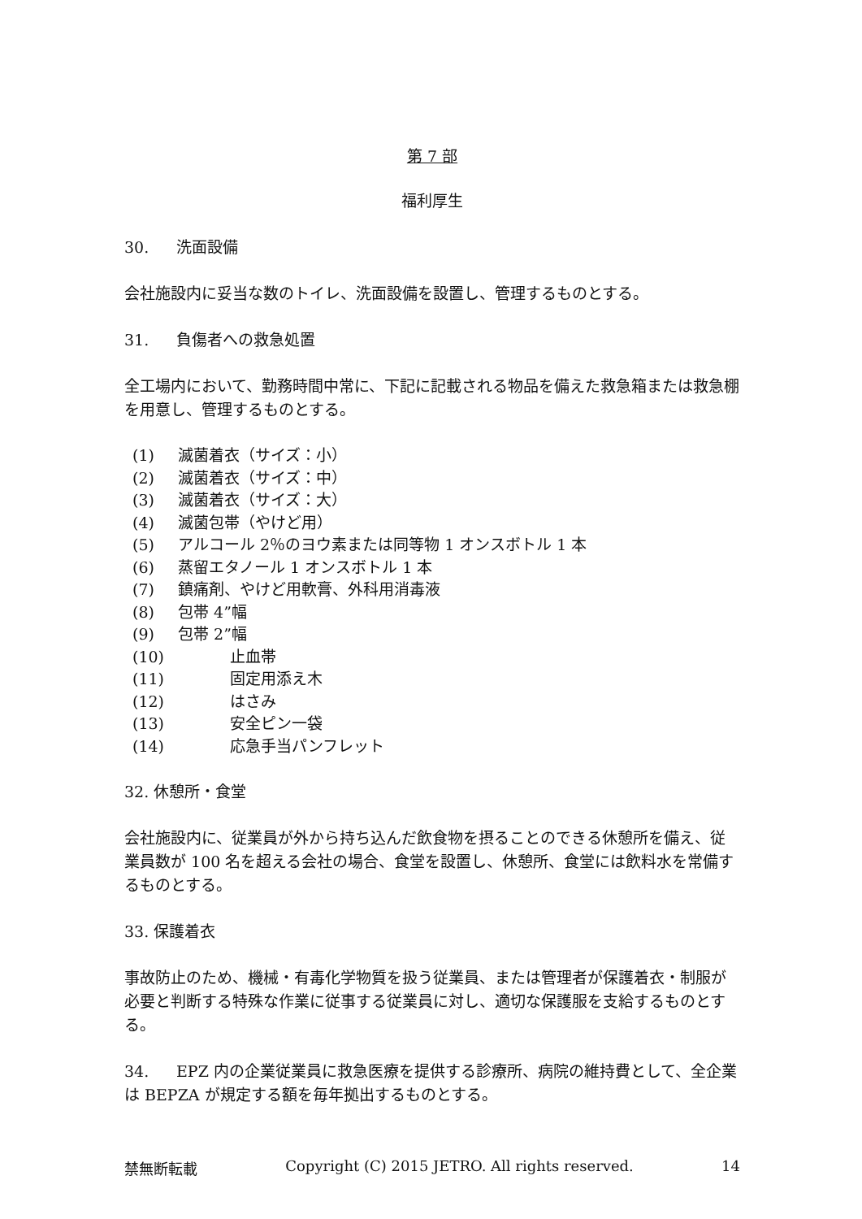第 7 部
福利厚生
30. 洗面設備
会社施設内に妥当な数のトイレ、洗面設備を設置し、管理するものとする。
31. 負傷者への救急処置
全工場内において、勤務時間中常に、下記に記載される物品を備えた救急箱または救急棚を用意し、管理するものとする。
(1) 滅菌着衣（サイズ：小）
(2) 滅菌着衣（サイズ：中）
(3) 滅菌着衣（サイズ：大）
(4) 滅菌包帯（やけど用）
(5) アルコール 2％のヨウ素または同等物 1 オンスボトル 1 本
(6) 蒸留エタノール 1 オンスボトル 1 本
(7) 鎮痛剤、やけど用軟膏、外科用消毒液
(8) 包帯 4”幅
(9) 包帯 2”幅
(10) 止血帯
(11) 固定用添え木
(12) はさみ
(13) 安全ピン一袋
(14) 応急手当パンフレット
32. 休憩所・食堂
会社施設内に、従業員が外から持ち込んだ飲食物を摂ることのできる休憩所を備え、従業員数が 100 名を超える会社の場合、食堂を設置し、休憩所、食堂には飲料水を常備するものとする。
33. 保護着衣
事故防止のため、機械・有毒化学物質を扱う従業員、または管理者が保護着衣・制服が必要と判断する特殊な作業に従事する従業員に対し、適切な保護服を支給するものとする。
34. EPZ 内の企業従業員に救急医療を提供する診療所、病院の維持費として、全企業は BEPZA が規定する額を毎年拠出するものとする。
禁無断転載 Copyright (C) 2015 JETRO. All rights reserved. 14